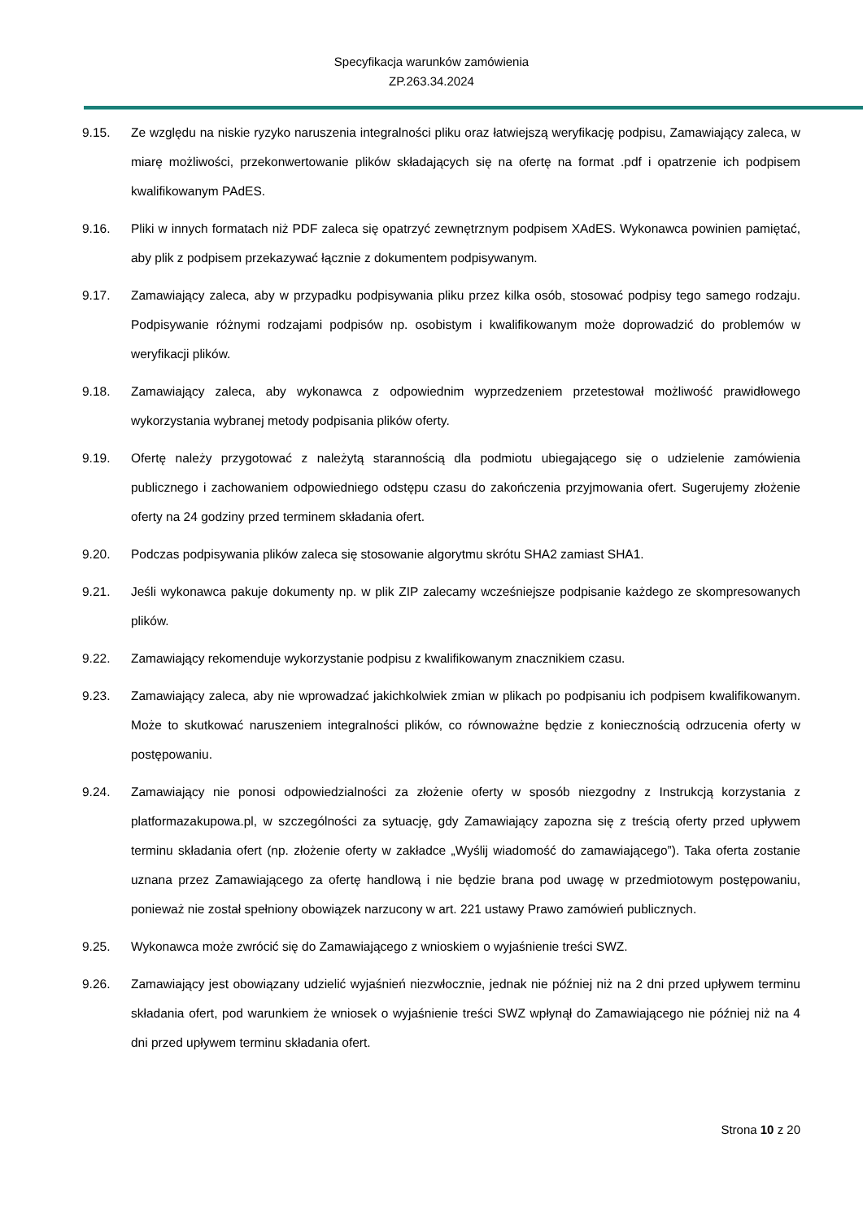Specyfikacja warunków zamówienia
ZP.263.34.2024
9.15. Ze względu na niskie ryzyko naruszenia integralności pliku oraz łatwiejszą weryfikację podpisu, Zamawiający zaleca, w miarę możliwości, przekonwertowanie plików składających się na ofertę na format .pdf i opatrzenie ich podpisem kwalifikowanym PAdES.
9.16. Pliki w innych formatach niż PDF zaleca się opatrzyć zewnętrznym podpisem XAdES. Wykonawca powinien pamiętać, aby plik z podpisem przekazywać łącznie z dokumentem podpisywanym.
9.17. Zamawiający zaleca, aby w przypadku podpisywania pliku przez kilka osób, stosować podpisy tego samego rodzaju. Podpisywanie różnymi rodzajami podpisów np. osobistym i kwalifikowanym może doprowadzić do problemów w weryfikacji plików.
9.18. Zamawiający zaleca, aby wykonawca z odpowiednim wyprzedzeniem przetestował możliwość prawidłowego wykorzystania wybranej metody podpisania plików oferty.
9.19. Ofertę należy przygotować z należytą starannością dla podmiotu ubiegającego się o udzielenie zamówienia publicznego i zachowaniem odpowiedniego odstępu czasu do zakończenia przyjmowania ofert. Sugerujemy złożenie oferty na 24 godziny przed terminem składania ofert.
9.20. Podczas podpisywania plików zaleca się stosowanie algorytmu skrótu SHA2 zamiast SHA1.
9.21. Jeśli wykonawca pakuje dokumenty np. w plik ZIP zalecamy wcześniejsze podpisanie każdego ze skompresowanych plików.
9.22. Zamawiający rekomenduje wykorzystanie podpisu z kwalifikowanym znacznikiem czasu.
9.23. Zamawiający zaleca, aby nie wprowadzać jakichkolwiek zmian w plikach po podpisaniu ich podpisem kwalifikowanym. Może to skutkować naruszeniem integralności plików, co równoważne będzie z koniecznością odrzucenia oferty w postępowaniu.
9.24. Zamawiający nie ponosi odpowiedzialności za złożenie oferty w sposób niezgodny z Instrukcją korzystania z platformazakupowa.pl, w szczególności za sytuację, gdy Zamawiający zapozna się z treścią oferty przed upływem terminu składania ofert (np. złożenie oferty w zakładce „Wyślij wiadomość do zamawiającego”). Taka oferta zostanie uznana przez Zamawiającego za ofertę handlową i nie będzie brana pod uwagę w przedmiotowym postępowaniu, ponieważ nie został spełniony obowiązek narzucony w art. 221 ustawy Prawo zamówień publicznych.
9.25. Wykonawca może zwrócić się do Zamawiającego z wnioskiem o wyjaśnienie treści SWZ.
9.26. Zamawiający jest obowiązany udzielić wyjaśnień niezwłocznie, jednak nie później niż na 2 dni przed upływem terminu składania ofert, pod warunkiem że wniosek o wyjaśnienie treści SWZ wpłynął do Zamawiającego nie później niż na 4 dni przed upływem terminu składania ofert.
Strona 10 z 20